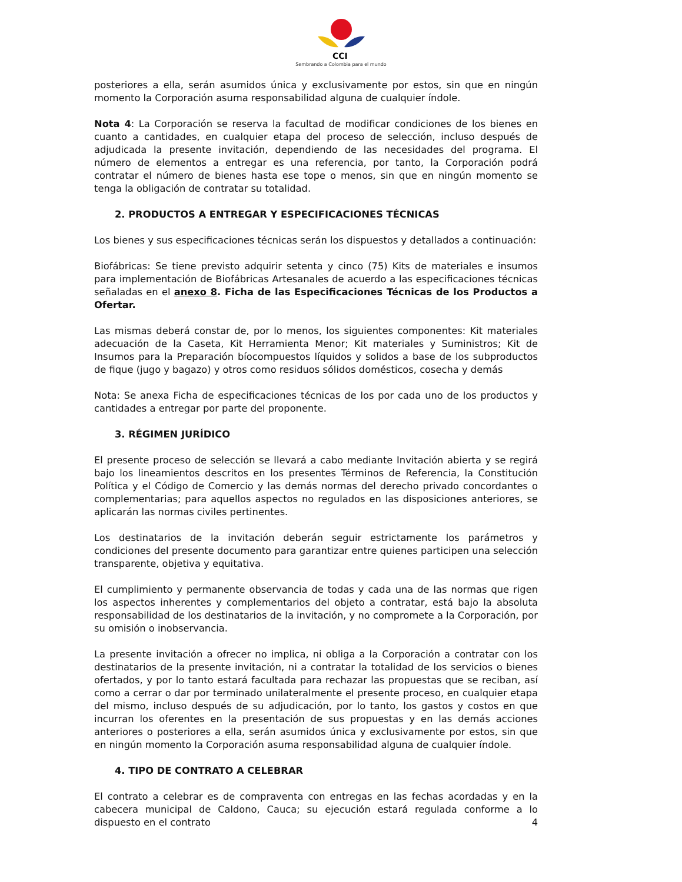CCI
Sembrando a Colombia para el mundo
posteriores a ella, serán asumidos única y exclusivamente por estos, sin que en ningún momento la Corporación asuma responsabilidad alguna de cualquier índole.
Nota 4: La Corporación se reserva la facultad de modificar condiciones de los bienes en cuanto a cantidades, en cualquier etapa del proceso de selección, incluso después de adjudicada la presente invitación, dependiendo de las necesidades del programa. El número de elementos a entregar es una referencia, por tanto, la Corporación podrá contratar el número de bienes hasta ese tope o menos, sin que en ningún momento se tenga la obligación de contratar su totalidad.
2. PRODUCTOS A ENTREGAR Y ESPECIFICACIONES TÉCNICAS
Los bienes y sus especificaciones técnicas serán los dispuestos y detallados a continuación:
Biofábricas: Se tiene previsto adquirir setenta y cinco (75) Kits de materiales e insumos para implementación de Biofábricas Artesanales de acuerdo a las especificaciones técnicas señaladas en el anexo 8. Ficha de las Especificaciones Técnicas de los Productos a Ofertar.
Las mismas deberá constar de, por lo menos, los siguientes componentes: Kit materiales adecuación de la Caseta, Kit Herramienta Menor; Kit materiales y Suministros; Kit de Insumos para la Preparación bíocompuestos líquidos y solidos a base de los subproductos de fique (jugo y bagazo) y otros como residuos sólidos domésticos, cosecha y demás
Nota: Se anexa Ficha de especificaciones técnicas de los por cada uno de los productos y cantidades a entregar por parte del proponente.
3. RÉGIMEN JURÍDICO
El presente proceso de selección se llevará a cabo mediante Invitación abierta y se regirá bajo los lineamientos descritos en los presentes Términos de Referencia, la Constitución Política y el Código de Comercio y las demás normas del derecho privado concordantes o complementarias; para aquellos aspectos no regulados en las disposiciones anteriores, se aplicarán las normas civiles pertinentes.
Los destinatarios de la invitación deberán seguir estrictamente los parámetros y condiciones del presente documento para garantizar entre quienes participen una selección transparente, objetiva y equitativa.
El cumplimiento y permanente observancia de todas y cada una de las normas que rigen los aspectos inherentes y complementarios del objeto a contratar, está bajo la absoluta responsabilidad de los destinatarios de la invitación, y no compromete a la Corporación, por su omisión o inobservancia.
La presente invitación a ofrecer no implica, ni obliga a la Corporación a contratar con los destinatarios de la presente invitación, ni a contratar la totalidad de los servicios o bienes ofertados, y por lo tanto estará facultada para rechazar las propuestas que se reciban, así como a cerrar o dar por terminado unilateralmente el presente proceso, en cualquier etapa del mismo, incluso después de su adjudicación, por lo tanto, los gastos y costos en que incurran los oferentes en la presentación de sus propuestas y en las demás acciones anteriores o posteriores a ella, serán asumidos única y exclusivamente por estos, sin que en ningún momento la Corporación asuma responsabilidad alguna de cualquier índole.
4. TIPO DE CONTRATO A CELEBRAR
El contrato a celebrar es de compraventa con entregas en las fechas acordadas y en la cabecera municipal de Caldono, Cauca; su ejecución estará regulada conforme a lo dispuesto en el contrato
4